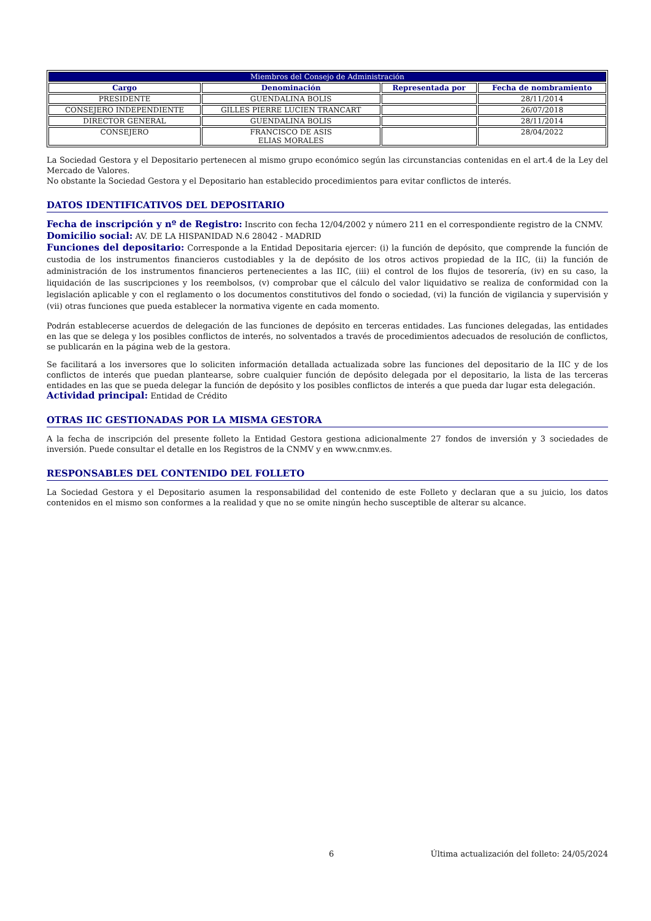| Miembros del Consejo de Administración | | | |
| --- | --- | --- | --- |
| Cargo | Denominación | Representada por | Fecha de nombramiento |
| PRESIDENTE | GUENDALINA BOLIS | | 28/11/2014 |
| CONSEJERO INDEPENDIENTE | GILLES PIERRE LUCIEN TRANCART | | 26/07/2018 |
| DIRECTOR GENERAL | GUENDALINA BOLIS | | 28/11/2014 |
| CONSEJERO | FRANCISCO DE ASIS ELIAS MORALES | | 28/04/2022 |
La Sociedad Gestora y el Depositario pertenecen al mismo grupo económico según las circunstancias contenidas en el art.4 de la Ley del Mercado de Valores.
No obstante la Sociedad Gestora y el Depositario han establecido procedimientos para evitar conflictos de interés.
DATOS IDENTIFICATIVOS DEL DEPOSITARIO
Fecha de inscripción y nº de Registro: Inscrito con fecha 12/04/2002 y número 211 en el correspondiente registro de la CNMV.
Domicilio social: AV. DE LA HISPANIDAD N.6 28042 - MADRID
Funciones del depositario: Corresponde a la Entidad Depositaria ejercer: (i) la función de depósito, que comprende la función de custodia de los instrumentos financieros custodiables y la de depósito de los otros activos propiedad de la IIC, (ii) la función de administración de los instrumentos financieros pertenecientes a las IIC, (iii) el control de los flujos de tesorería, (iv) en su caso, la liquidación de las suscripciones y los reembolsos, (v) comprobar que el cálculo del valor liquidativo se realiza de conformidad con la legislación aplicable y con el reglamento o los documentos constitutivos del fondo o sociedad, (vi) la función de vigilancia y supervisión y (vii) otras funciones que pueda establecer la normativa vigente en cada momento.
Podrán establecerse acuerdos de delegación de las funciones de depósito en terceras entidades. Las funciones delegadas, las entidades en las que se delega y los posibles conflictos de interés, no solventados a través de procedimientos adecuados de resolución de conflictos, se publicarán en la página web de la gestora.
Se facilitará a los inversores que lo soliciten información detallada actualizada sobre las funciones del depositario de la IIC y de los conflictos de interés que puedan plantearse, sobre cualquier función de depósito delegada por el depositario, la lista de las terceras entidades en las que se pueda delegar la función de depósito y los posibles conflictos de interés a que pueda dar lugar esta delegación.
Actividad principal: Entidad de Crédito
OTRAS IIC GESTIONADAS POR LA MISMA GESTORA
A la fecha de inscripción del presente folleto la Entidad Gestora gestiona adicionalmente 27 fondos de inversión y 3 sociedades de inversión. Puede consultar el detalle en los Registros de la CNMV y en www.cnmv.es.
RESPONSABLES DEL CONTENIDO DEL FOLLETO
La Sociedad Gestora y el Depositario asumen la responsabilidad del contenido de este Folleto y declaran que a su juicio, los datos contenidos en el mismo son conformes a la realidad y que no se omite ningún hecho susceptible de alterar su alcance.
6 Última actualización del folleto: 24/05/2024